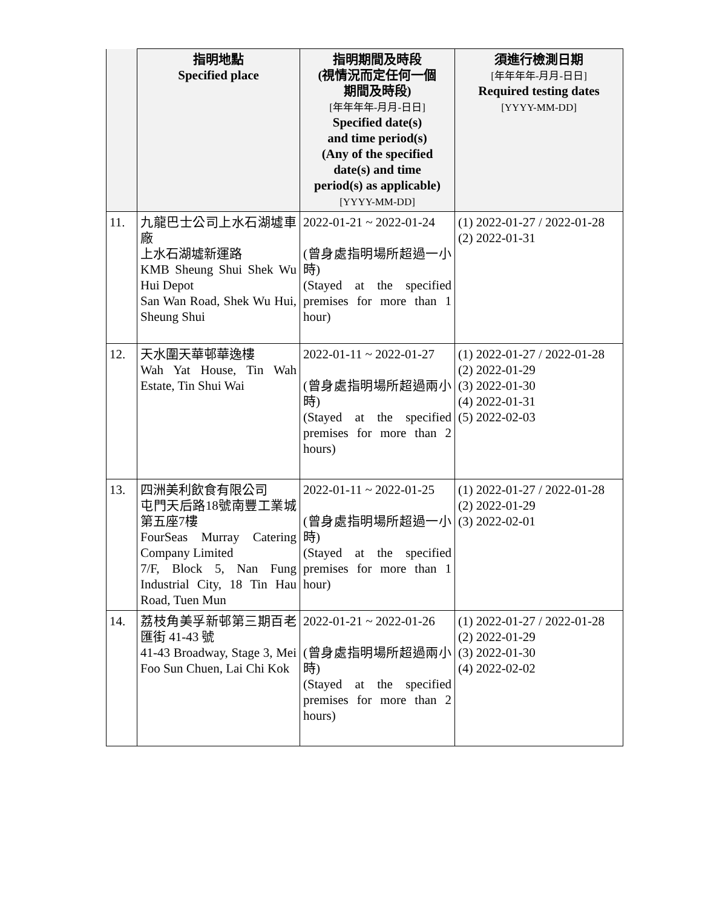| | 指明地點 Specified place | 指明期間及時段 (視情況而定任何一個 期間及時段) [年年年年-月月-日日] Specified date(s) and time period(s) (Any of the specified date(s) and time period(s) as applicable) [YYYY-MM-DD] | 須進行檢測日期 [年年年年-月月-日日] Required testing dates [YYYY-MM-DD] |
| --- | --- | --- | --- |
| 11. | 九龍巴士公司上水石湖墟車廠 上水石湖墟新運路 KMB Sheung Shui Shek Wu Hui Depot San Wan Road, Shek Wu Hui, Sheung Shui | 2022-01-21 ~ 2022-01-24 (曾身處指明場所超過一小時) (Stayed at the specified premises for more than 1 hour) | (1) 2022-01-27 / 2022-01-28 (2) 2022-01-31 |
| 12. | 天水圍天華邨華逸樓 Wah Yat House, Tin Wah Estate, Tin Shui Wai | 2022-01-11 ~ 2022-01-27 (曾身處指明場所超過兩小時) (Stayed at the specified premises for more than 2 hours) | (1) 2022-01-27 / 2022-01-28 (2) 2022-01-29 (3) 2022-01-30 (4) 2022-01-31 (5) 2022-02-03 |
| 13. | 四洲美利飲食有限公司 屯門天后路18號南豐工業城第五座7樓 FourSeas Murray Catering Company Limited 7/F, Block 5, Nan Fung Industrial City, 18 Tin Hau Road, Tuen Mun | 2022-01-11 ~ 2022-01-25 (曾身處指明場所超過一小時) (Stayed at the specified premises for more than 1 hour) | (1) 2022-01-27 / 2022-01-28 (2) 2022-01-29 (3) 2022-02-01 |
| 14. | 荔枝角美孚新邨第三期百老匯街 41-43 號 41-43 Broadway, Stage 3, Mei Foo Sun Chuen, Lai Chi Kok | 2022-01-21 ~ 2022-01-26 (曾身處指明場所超過兩小時) (Stayed at the specified premises for more than 2 hours) | (1) 2022-01-27 / 2022-01-28 (2) 2022-01-29 (3) 2022-01-30 (4) 2022-02-02 |